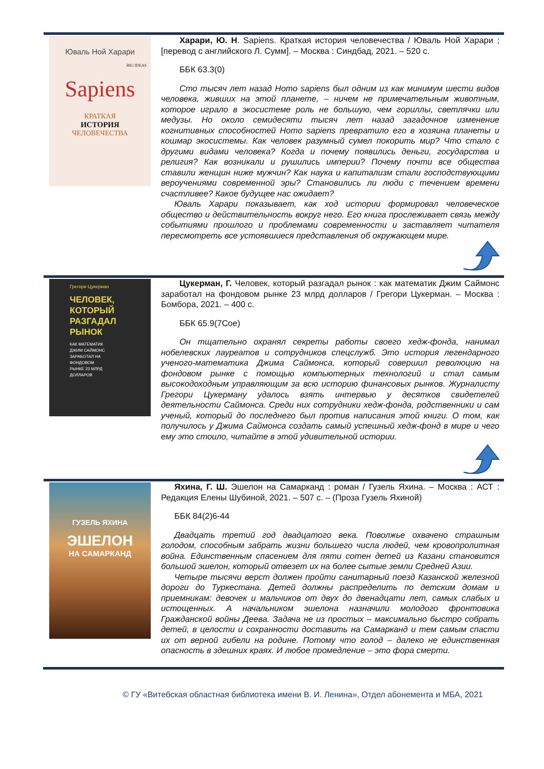Юваль Ной Харари
BIG IDEAS
Sapiens
КРАТКАЯ
ИСТОРИЯ
ЧЕЛОВЕЧЕСТВА
Харари, Ю. Н. Sapiens. Краткая история человечества / Юваль Ной Харари ; [перевод с английского Л. Сумм]. – Москва : Синдбад, 2021. – 520 с.
ББК 63.3(0)
Сто тысяч лет назад Homo sapiens был одним из как минимум шести видов человека, живших на этой планете, – ничем не примечательным животным, которое играло в экосистеме роль не большую, чем гориллы, светлячки или медузы. Но около семидесяти тысяч лет назад загадочное изменение когнитивных способностей Homo sapiens превратило его в хозяина планеты и кошмар экосистемы. Как человек разумный сумел покорить мир? Что стало с другими видами человека? Когда и почему появились деньги, государства и религия? Как возникали и рушились империи? Почему почти все общества ставили женщин ниже мужчин? Как наука и капитализм стали господствующими вероучениями современной эры? Становились ли люди с течением времени счастливее? Какое будущее нас ожидает?
Юваль Харари показывает, как ход истории формировал человеческое общество и действительность вокруг него. Его книга прослеживает связь между событиями прошлого и проблемами современности и заставляет читателя пересмотреть все устоявшиеся представления об окружающем мире.
Грегори Цукерман
ЧЕЛОВЕК,
КОТОРЫЙ
РАЗГАДАЛ
РЫНОК
КАК МАТЕМАТИК
ДЖИМ САЙМОНС
ЗАРАБОТАЛ НА
ФОНДОВОМ
РЫНКЕ 23 МЛРД
ДОЛЛАРОВ
Цукерман, Г. Человек, который разгадал рынок : как математик Джим Саймонс заработал на фондовом рынке 23 млрд долларов / Грегори Цукерман. – Москва : Бомбора, 2021. – 400 с.
ББК 65.9(7Сое)
Он тщательно охранял секреты работы своего хедж-фонда, нанимал нобелевских лауреатов и сотрудников спецслужб. Это история легендарного ученого-математика Джима Саймонса, который совершил революцию на фондовом рынке с помощью компьютерных технологий и стал самым высокодоходным управляющим за всю историю финансовых рынков. Журналисту Грегори Цукерману удалось взять интервью у десятков свидетелей деятельности Саймонса. Среди них сотрудники хедж-фонда, родственники и сам ученый, который до последнего был против написания этой книги. О том, как получилось у Джима Саймонса создать самый успешный хедж-фонд в мире и чего ему это стоило, читайте в этой удивительной истории.
ГУЗЕЛЬ ЯХИНА
ЭШЕЛОН
НА САМАРКАНД
Яхина, Г. Ш. Эшелон на Самарканд : роман / Гузель Яхина. – Москва : АСТ : Редакция Елены Шубиной, 2021. – 507 с. – (Проза Гузель Яхиной)
ББК 84(2)6-44
Двадцать третий год двадцатого века. Поволжье охвачено страшным голодом, способным забрать жизни большего числа людей, чем кровопролитная война. Единственным спасением для пяти сотен детей из Казани становится большой эшелон, который отвезет их на более сытые земли Средней Азии.
Четыре тысячи верст должен пройти санитарный поезд Казанской железной дороги до Туркестана. Детей должны распределить по детским домам и приемникам: девочек и мальчиков от двух до двенадцати лет, самых слабых и истощенных. А начальником эшелона назначили молодого фронтовика Гражданской войны Деева. Задача не из простых – максимально быстро собрать детей, в целости и сохранности доставить на Самарканд и тем самым спасти их от верной гибели на родине. Потому что голод – далеко не единственная опасность в здешних краях. И любое промедление – это фора смерти.
© ГУ «Витебская областная библиотека имени В. И. Ленина», Отдел абонемента и МБА, 2021